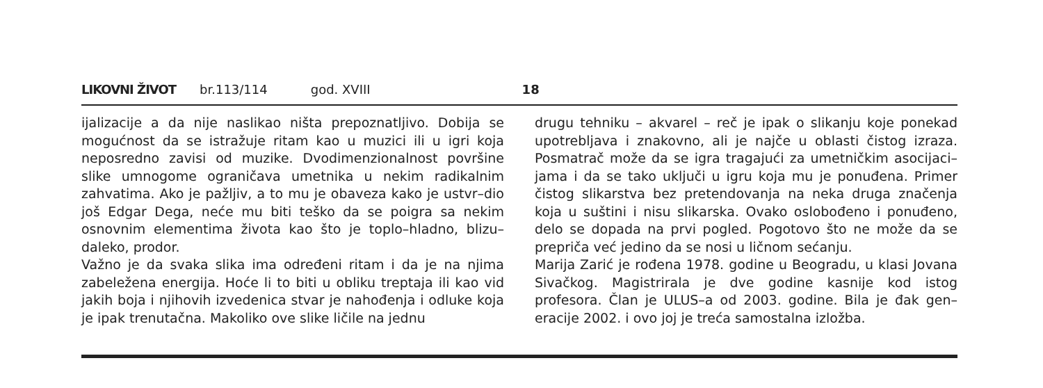LIKOVNI ŽIVOT br.113/114 god. XVIII 18
ijalizacije a da nije naslikao ništa prepoznatljivo. Dobija se mogućnost da se istražuje ritam kao u muzici ili u igri koja neposredno zavisi od muzike. Dvodimenzionalnost površine slike umnogome ograničava umetnika u nekim radikalnim zahvatima. Ako je pažljiv, a to mu je obaveza kako je ustvr–dio još Edgar Dega, neće mu biti teško da se poigra sa nekim osnovnim elementima života kao što je toplo–hladno, blizu–daleko, prodor.
Važno je da svaka slika ima određeni ritam i da je na njima zabeležena energija. Hoće li to biti u obliku treptaja ili kao vid jakih boja i njihovih izvedenica stvar je nahođenja i odluke koja je ipak trenutačna. Makoliko ove slike ličile na jednu
drugu tehniku – akvarel – reč je ipak o slikanju koje ponekad upotrebljava i znakovno, ali je najče u oblasti čistog izraza. Posmatrač može da se igra tragajući za umetničkim asocijaci–jama i da se tako uključi u igru koja mu je ponuđena. Primer čistog slikarstva bez pretendovanja na neka druga značenja koja u suštini i nisu slikarska. Ovako oslobođeno i ponuđeno, delo se dopada na prvi pogled. Pogotovo što ne može da se prepriča već jedino da se nosi u ličnom sećanju.
Marija Zarić je rođena 1978. godine u Beogradu, u klasi Jovana Sivačkog. Magistrirala je dve godine kasnije kod istog profesora. Član je ULUS–a od 2003. godine. Bila je đak gen–eracije 2002. i ovo joj je treća samostalna izložba.